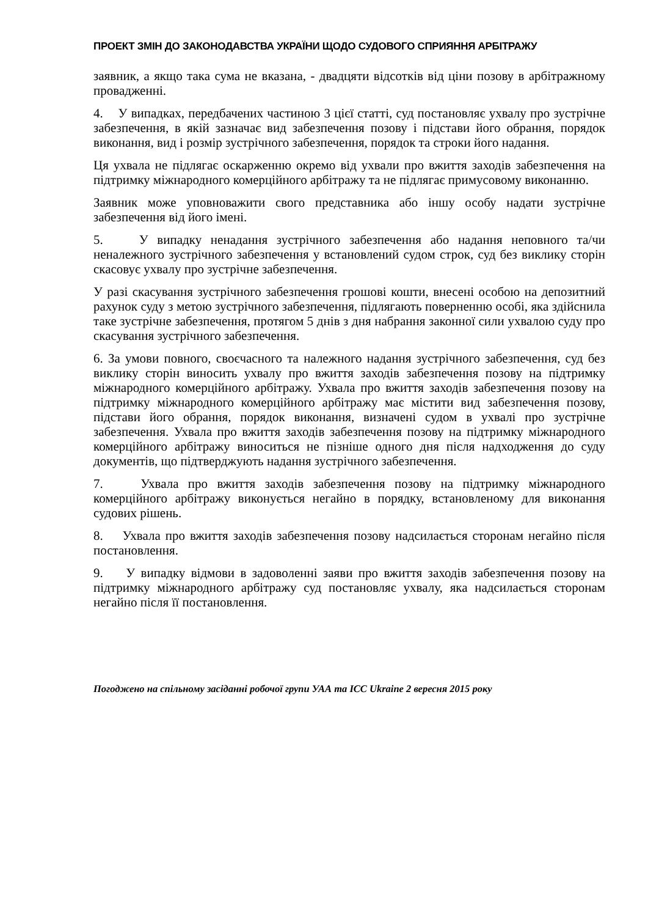ПРОЕКТ ЗМІН ДО ЗАКОНОДАВСТВА УКРАЇНИ ЩОДО СУДОВОГО СПРИЯННЯ АРБІТРАЖУ
заявник, а якщо така сума не вказана, - двадцяти відсотків від ціни позову в арбітражному провадженні.
4. У випадках, передбачених частиною 3 цієї статті, суд постановляє ухвалу про зустрічне забезпечення, в якій зазначає вид забезпечення позову і підстави його обрання, порядок виконання, вид і розмір зустрічного забезпечення, порядок та строки його надання.
Ця ухвала не підлягає оскарженню окремо від ухвали про вжиття заходів забезпечення на підтримку міжнародного комерційного арбітражу та не підлягає примусовому виконанню.
Заявник може уповноважити свого представника або іншу особу надати зустрічне забезпечення від його імені.
5. У випадку ненадання зустрічного забезпечення або надання неповного та/чи неналежного зустрічного забезпечення у встановлений судом строк, суд без виклику сторін скасовує ухвалу про зустрічне забезпечення.
У разі скасування зустрічного забезпечення грошові кошти, внесені особою на депозитний рахунок суду з метою зустрічного забезпечення, підлягають поверненню особі, яка здійснила таке зустрічне забезпечення, протягом 5 днів з дня набрання законної сили ухвалою суду про скасування зустрічного забезпечення.
6. За умови повного, своєчасного та належного надання зустрічного забезпечення, суд без виклику сторін виносить ухвалу про вжиття заходів забезпечення позову на підтримку міжнародного комерційного арбітражу. Ухвала про вжиття заходів забезпечення позову на підтримку міжнародного комерційного арбітражу має містити вид забезпечення позову, підстави його обрання, порядок виконання, визначені судом в ухвалі про зустрічне забезпечення. Ухвала про вжиття заходів забезпечення позову на підтримку міжнародного комерційного арбітражу виноситься не пізніше одного дня після надходження до суду документів, що підтверджують надання зустрічного забезпечення.
7. Ухвала про вжиття заходів забезпечення позову на підтримку міжнародного комерційного арбітражу виконується негайно в порядку, встановленому для виконання судових рішень.
8. Ухвала про вжиття заходів забезпечення позову надсилається сторонам негайно після постановлення.
9. У випадку відмови в задоволенні заяви про вжиття заходів забезпечення позову на підтримку міжнародного арбітражу суд постановляє ухвалу, яка надсилається сторонам негайно після її постановлення.
Погоджено на спільному засіданні робочої групи УАА та ICC Ukraine 2 вересня 2015 року